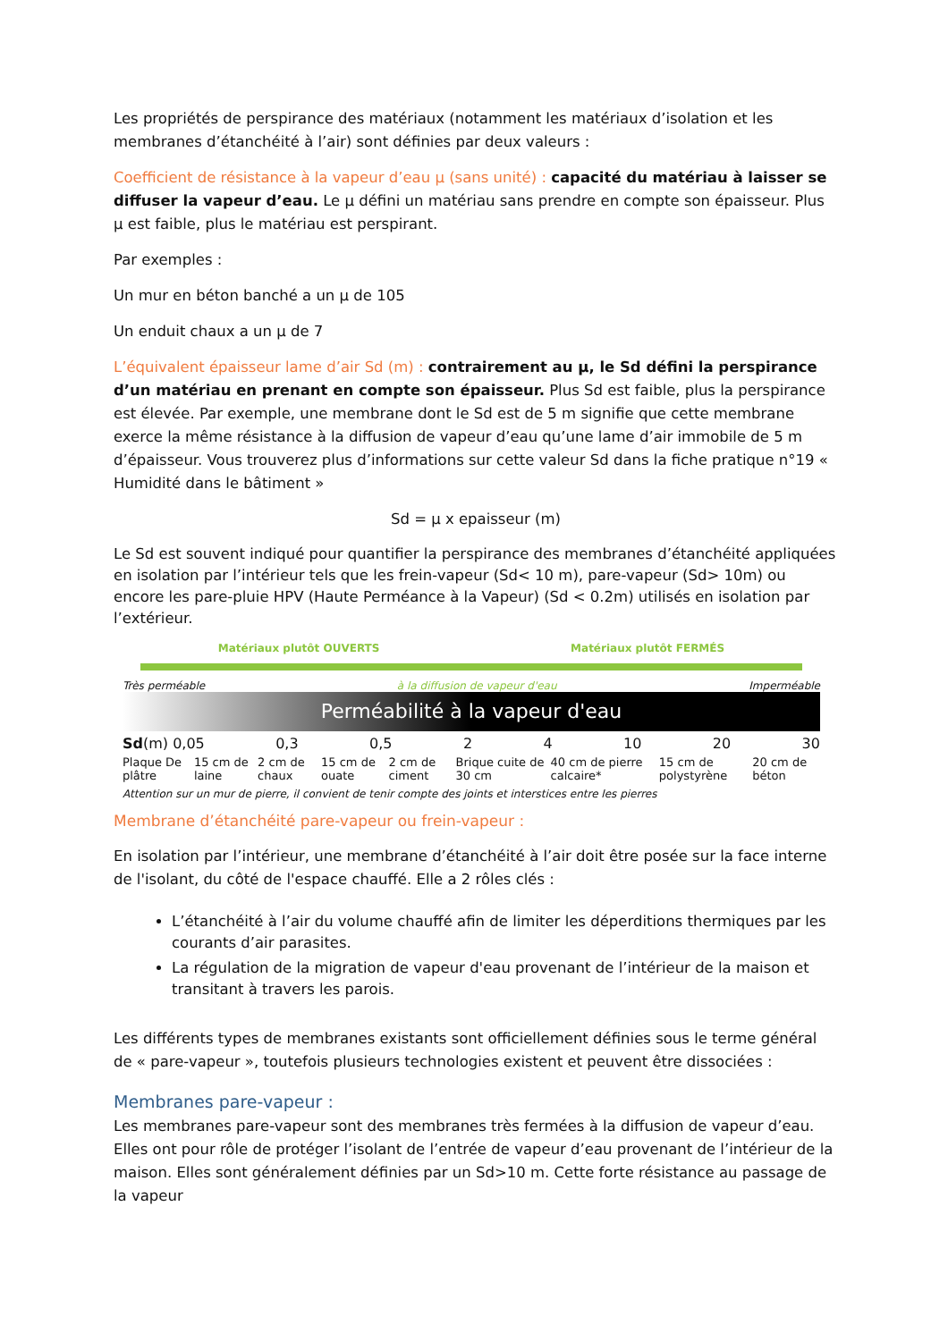Les propriétés de perspirance des matériaux (notamment les matériaux d’isolation et les membranes d’étanchéité à l’air) sont définies par deux valeurs :
Coefficient de résistance à la vapeur d’eau µ (sans unité) : capacité du matériau à laisser se diffuser la vapeur d’eau. Le µ défini un matériau sans prendre en compte son épaisseur. Plus µ est faible, plus le matériau est perspirant.
Par exemples :
Un mur en béton banché a un µ de 105
Un enduit chaux a un µ de 7
L’équivalent épaisseur lame d’air Sd (m) : contrairement au µ, le Sd défini la perspirance d’un matériau en prenant en compte son épaisseur. Plus Sd est faible, plus la perspirance est élevée. Par exemple, une membrane dont le Sd est de 5 m signifie que cette membrane exerce la même résistance à la diffusion de vapeur d’eau qu’une lame d’air immobile de 5 m d’épaisseur. Vous trouverez plus d’informations sur cette valeur Sd dans la fiche pratique n°19 « Humidité dans le bâtiment »
Sd = µ x epaisseur (m)
Le Sd est souvent indiqué pour quantifier la perspirance des membranes d’étanchéité appliquées en isolation par l’intérieur tels que les frein-vapeur (Sd< 10 m), pare-vapeur (Sd> 10m) ou encore les pare-pluie HPV (Haute Perméance à la Vapeur) (Sd < 0.2m) utilisés en isolation par l’extérieur.
Matériaux plutôt OUVERTS Matériaux plutôt FERMÉS
Très perméable à la diffusion de vapeur d'eau Imperméable
Perméabilité à la vapeur d'eau
Sd(m) 0,05 0,3 0,5 2 4 10 20 30
Plaque De plâtre 15 cm de laine 2 cm de chaux 15 cm de ouate 2 cm de ciment Brique cuite de 30 cm 40 cm de pierre calcaire* 15 cm de polystyrène 20 cm de béton
Attention sur un mur de pierre, il convient de tenir compte des joints et interstices entre les pierres
Membrane d’étanchéité pare-vapeur ou frein-vapeur :
En isolation par l’intérieur, une membrane d’étanchéité à l’air doit être posée sur la face interne de l'isolant, du côté de l'espace chauffé. Elle a 2 rôles clés :
L’étanchéité à l’air du volume chauffé afin de limiter les déperditions thermiques par les courants d’air parasites.
La régulation de la migration de vapeur d'eau provenant de l’intérieur de la maison et transitant à travers les parois.
Les différents types de membranes existants sont officiellement définies sous le terme général de « pare-vapeur », toutefois plusieurs technologies existent et peuvent être dissociées :
Membranes pare-vapeur :
Les membranes pare-vapeur sont des membranes très fermées à la diffusion de vapeur d’eau. Elles ont pour rôle de protéger l’isolant de l’entrée de vapeur d’eau provenant de l’intérieur de la maison. Elles sont généralement définies par un Sd>10 m. Cette forte résistance au passage de la vapeur